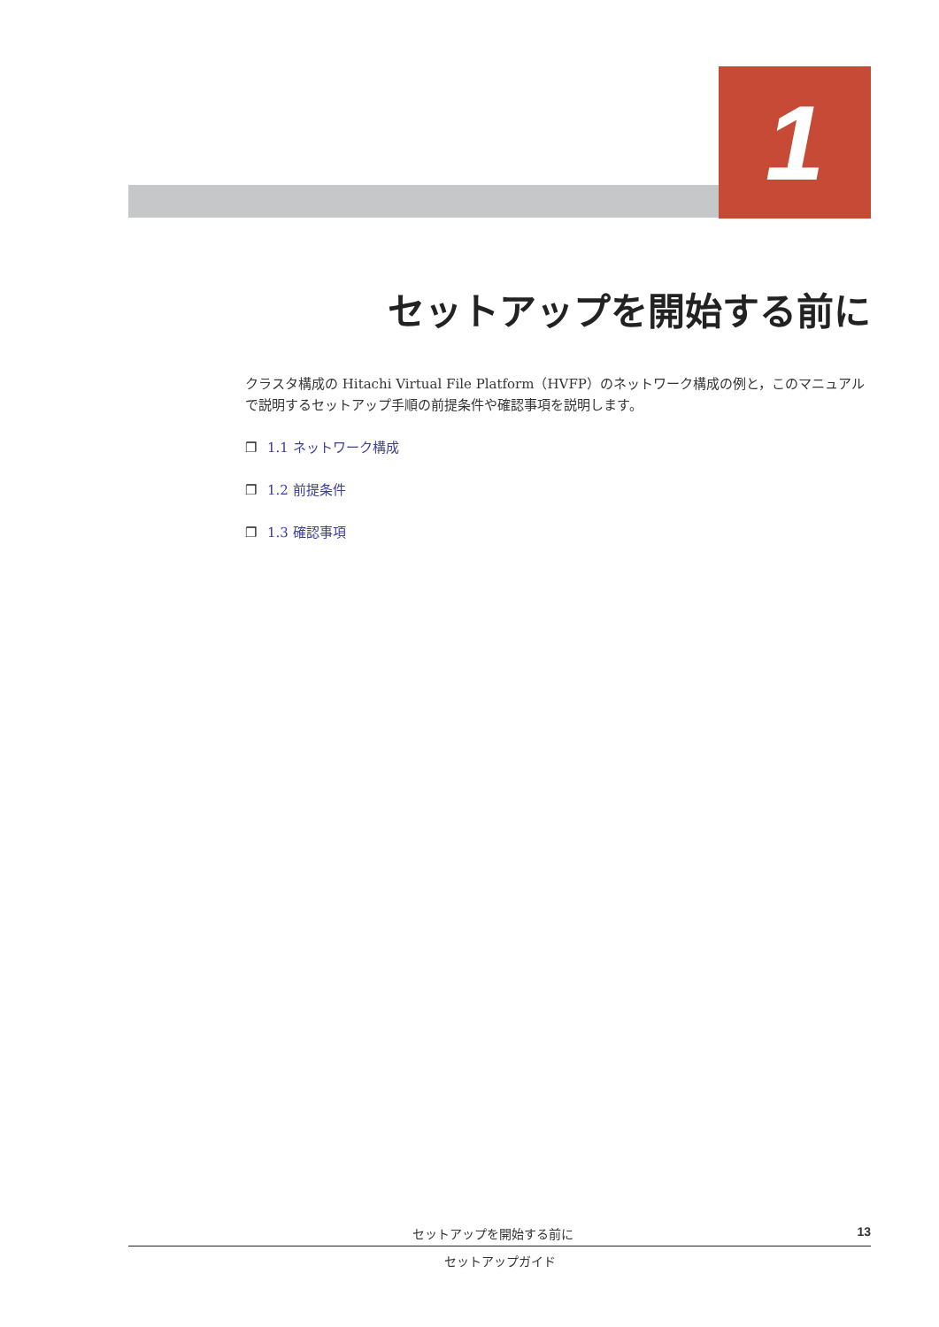1
セットアップを開始する前に
クラスタ構成の Hitachi Virtual File Platform（HVFP）のネットワーク構成の例と，このマニュアルで説明するセットアップ手順の前提条件や確認事項を説明します。
❐ 1.1 ネットワーク構成
❐ 1.2 前提条件
❐ 1.3 確認事項
セットアップを開始する前に 13
セットアップガイド